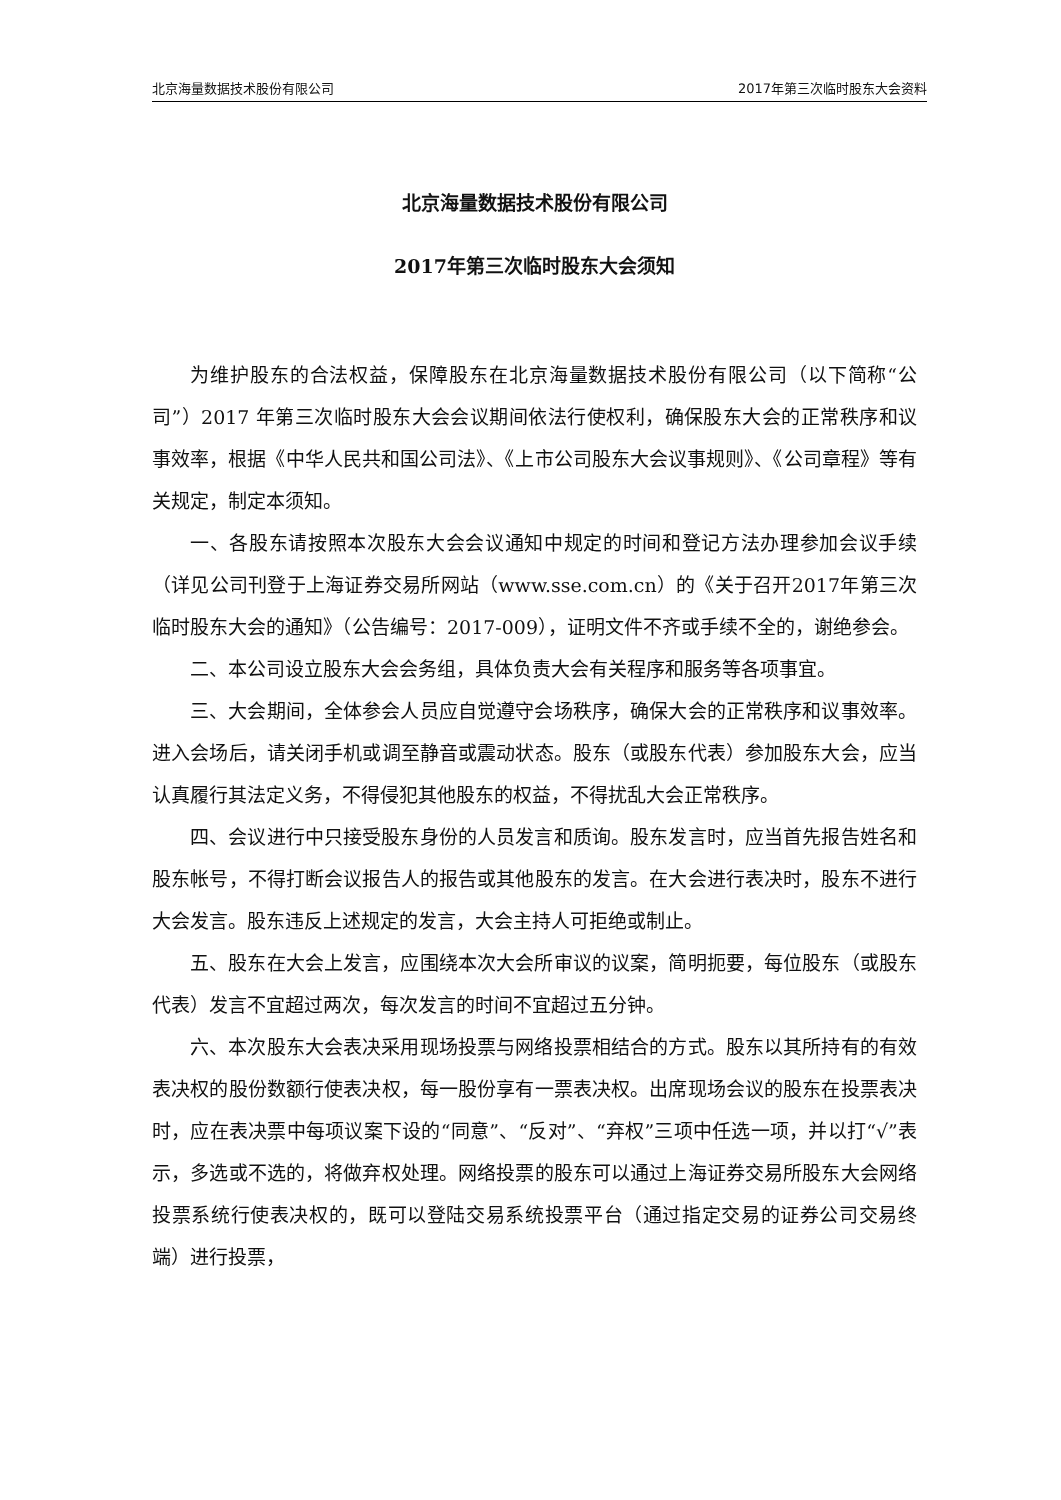北京海量数据技术股份有限公司 2017年第三次临时股东大会资料
北京海量数据技术股份有限公司
2017年第三次临时股东大会须知
为维护股东的合法权益，保障股东在北京海量数据技术股份有限公司（以下简称“公司”）2017 年第三次临时股东大会会议期间依法行使权利，确保股东大会的正常秩序和议事效率，根据《中华人民共和国公司法》、《上市公司股东大会议事规则》、《公司章程》等有关规定，制定本须知。
一、各股东请按照本次股东大会会议通知中规定的时间和登记方法办理参加会议手续（详见公司刊登于上海证券交易所网站（www.sse.com.cn）的《关于召开2017年第三次临时股东大会的通知》（公告编号：2017-009），证明文件不齐或手续不全的，谢绝参会。
二、本公司设立股东大会会务组，具体负责大会有关程序和服务等各项事宜。
三、大会期间，全体参会人员应自觉遵守会场秩序，确保大会的正常秩序和议事效率。进入会场后，请关闭手机或调至静音或震动状态。股东（或股东代表）参加股东大会，应当认真履行其法定义务，不得侵犯其他股东的权益，不得扰乱大会正常秩序。
四、会议进行中只接受股东身份的人员发言和质询。股东发言时，应当首先报告姓名和股东帐号，不得打断会议报告人的报告或其他股东的发言。在大会进行表决时，股东不进行大会发言。股东违反上述规定的发言，大会主持人可拒绝或制止。
五、股东在大会上发言，应围绕本次大会所审议的议案，简明扼要，每位股东（或股东代表）发言不宜超过两次，每次发言的时间不宜超过五分钟。
六、本次股东大会表决采用现场投票与网络投票相结合的方式。股东以其所持有的有效表决权的股份数额行使表决权，每一股份享有一票表决权。出席现场会议的股东在投票表决时，应在表决票中每项议案下设的“同意”、“反对”、“弃权”三项中任选一项，并以打“√”表示，多选或不选的，将做弃权处理。网络投票的股东可以通过上海证券交易所股东大会网络投票系统行使表决权的，既可以登陆交易系统投票平台（通过指定交易的证券公司交易终端）进行投票，